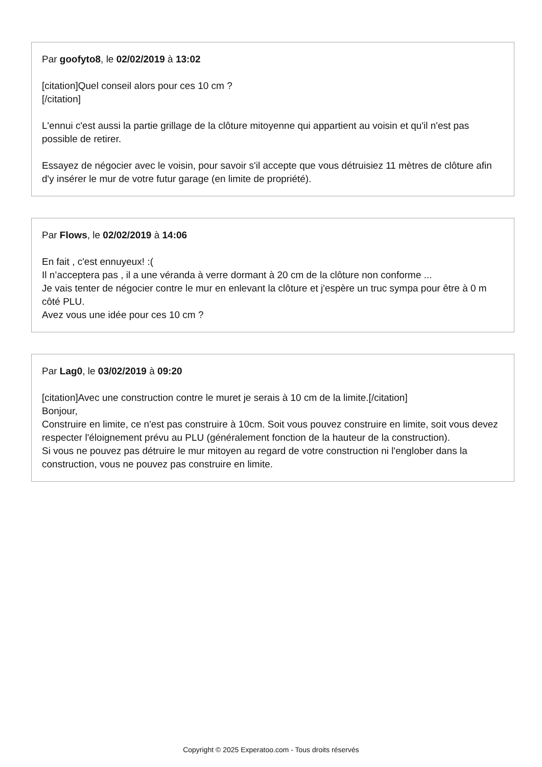Par goofyto8, le 02/02/2019 à 13:02
[citation]Quel conseil alors pour ces 10 cm ?
[/citation]
L'ennui c'est aussi la partie grillage de la clôture mitoyenne qui appartient au voisin et qu'il n'est pas possible de retirer.
Essayez de négocier avec le voisin, pour savoir s'il accepte que vous détruisiez 11 mètres de clôture afin d'y insérer le mur de votre futur garage (en limite de propriété).
Par Flows, le 02/02/2019 à 14:06
En fait , c'est ennuyeux! :(
Il n’acceptera pas , il a une véranda à verre dormant à 20 cm de la clôture non conforme ...
Je vais tenter de négocier contre le mur en enlevant la clôture et j'espère un truc sympa pour être à 0 m côté PLU.
Avez vous une idée pour ces 10 cm ?
Par Lag0, le 03/02/2019 à 09:20
[citation]Avec une construction contre le muret je serais à 10 cm de la limite.[/citation]
Bonjour,
Construire en limite, ce n'est pas construire à 10cm. Soit vous pouvez construire en limite, soit vous devez respecter l'éloignement prévu au PLU (généralement fonction de la hauteur de la construction).
Si vous ne pouvez pas détruire le mur mitoyen au regard de votre construction ni l'englober dans la construction, vous ne pouvez pas construire en limite.
Copyright © 2025 Experatoo.com - Tous droits réservés